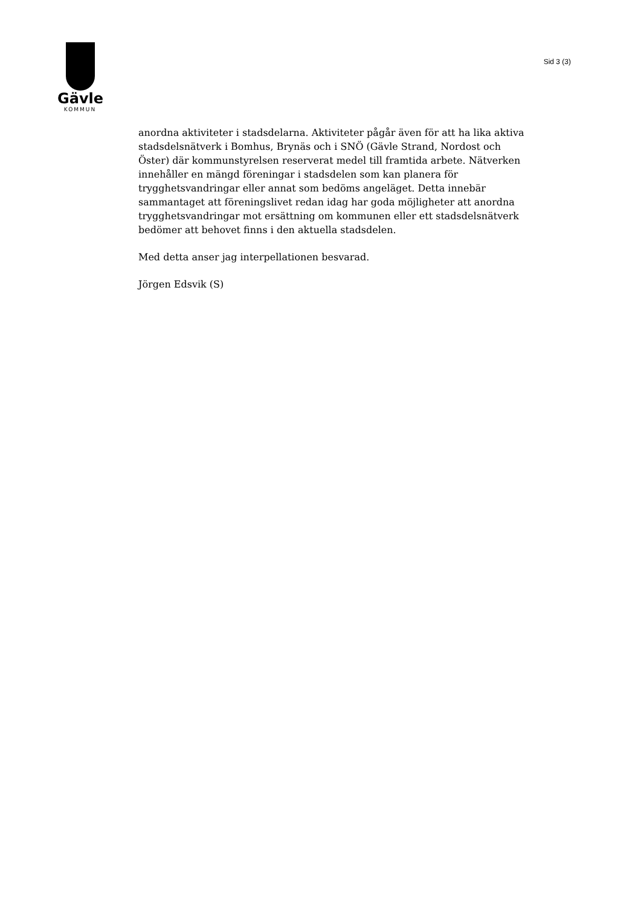Gävle
KOMMUN
Sid 3 (3)
anordna aktiviteter i stadsdelarna. Aktiviteter pågår även för att ha lika aktiva stadsdelsnätverk i Bomhus, Brynäs och i SNÖ (Gävle Strand, Nordost och Öster) där kommunstyrelsen reserverat medel till framtida arbete. Nätverken innehåller en mängd föreningar i stadsdelen som kan planera för trygghetsvandringar eller annat som bedöms angeläget. Detta innebär sammantaget att föreningslivet redan idag har goda möjligheter att anordna trygghetsvandringar mot ersättning om kommunen eller ett stadsdelsnätverk bedömer att behovet finns i den aktuella stadsdelen.
Med detta anser jag interpellationen besvarad.
Jörgen Edsvik (S)